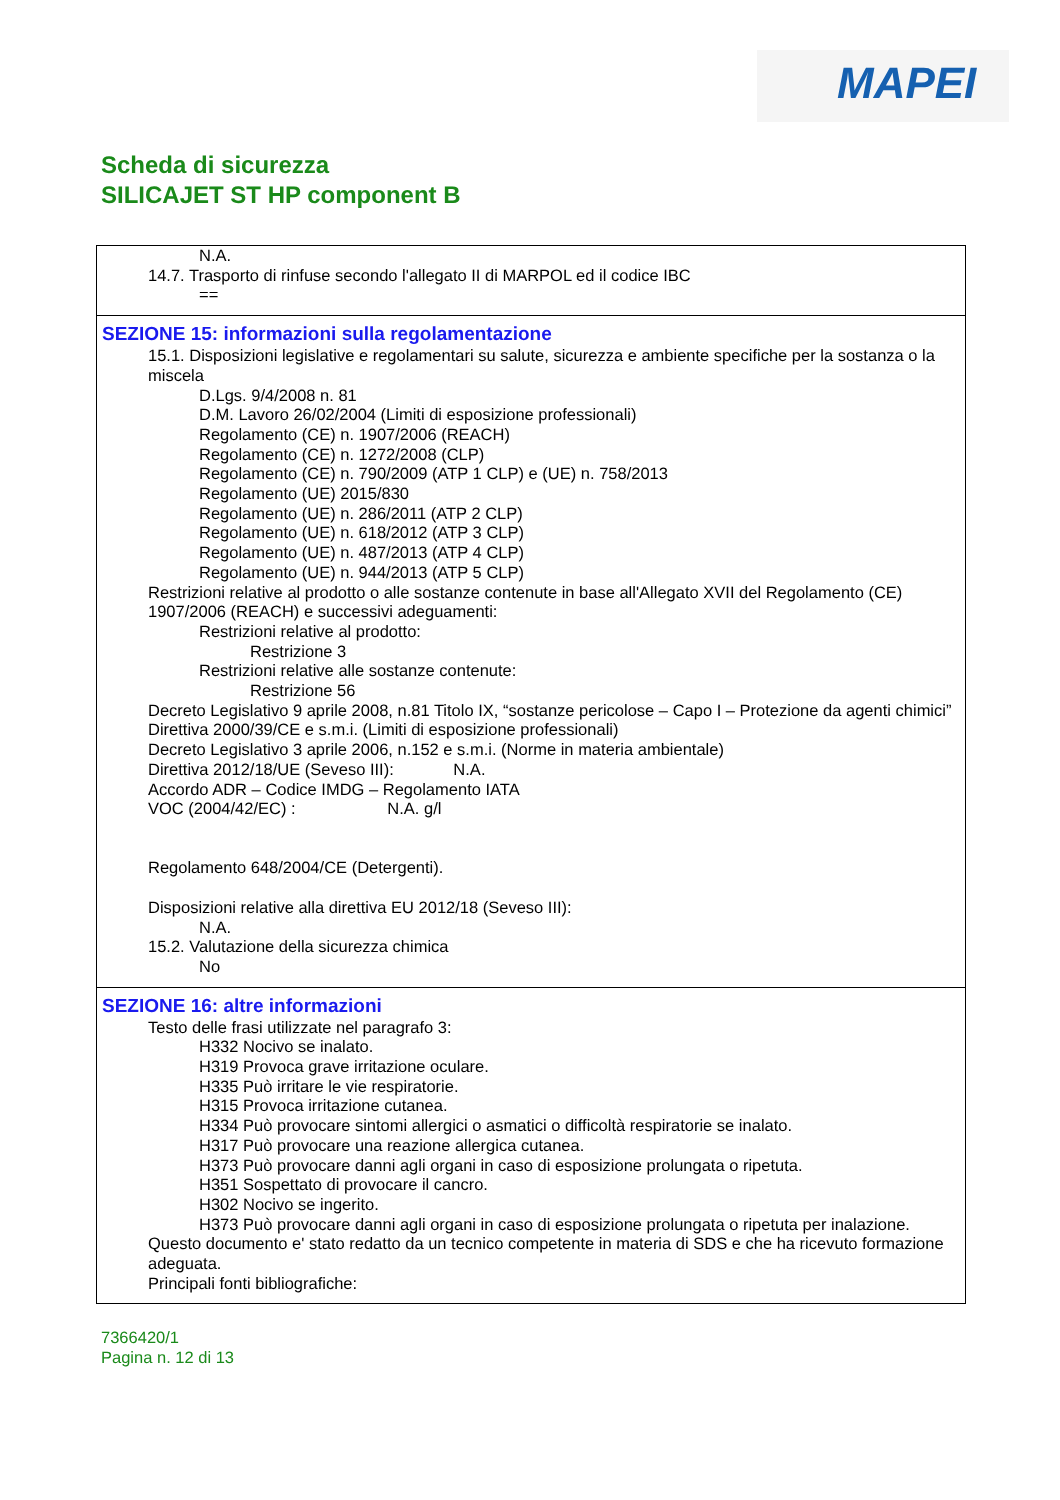MAPEI
Scheda di sicurezza
SILICAJET ST HP component B
N.A.
14.7. Trasporto di rinfuse secondo l'allegato II di MARPOL ed il codice IBC
==
SEZIONE 15: informazioni sulla regolamentazione
15.1. Disposizioni legislative e regolamentari su salute, sicurezza e ambiente specifiche per la sostanza o la miscela
D.Lgs. 9/4/2008 n. 81
D.M. Lavoro 26/02/2004 (Limiti di esposizione professionali)
Regolamento (CE) n. 1907/2006 (REACH)
Regolamento (CE) n. 1272/2008 (CLP)
Regolamento (CE) n. 790/2009 (ATP 1 CLP) e (UE) n. 758/2013
Regolamento (UE) 2015/830
Regolamento (UE) n. 286/2011 (ATP 2 CLP)
Regolamento (UE) n. 618/2012 (ATP 3 CLP)
Regolamento (UE) n. 487/2013 (ATP 4 CLP)
Regolamento (UE) n. 944/2013 (ATP 5 CLP)
Restrizioni relative al prodotto o alle sostanze contenute in base all'Allegato XVII del Regolamento (CE) 1907/2006 (REACH) e successivi adeguamenti:
Restrizioni relative al prodotto:
Restrizione 3
Restrizioni relative alle sostanze contenute:
Restrizione 56
Decreto Legislativo 9 aprile 2008, n.81 Titolo IX, “sostanze pericolose – Capo I – Protezione da agenti chimici”
Direttiva 2000/39/CE e s.m.i. (Limiti di esposizione professionali)
Decreto Legislativo 3 aprile 2006, n.152 e s.m.i. (Norme in materia ambientale)
Direttiva 2012/18/UE (Seveso III): N.A.
Accordo ADR – Codice IMDG – Regolamento IATA
VOC (2004/42/EC) : N.A. g/l
Regolamento 648/2004/CE (Detergenti).
Disposizioni relative alla direttiva EU 2012/18 (Seveso III):
N.A.
15.2. Valutazione della sicurezza chimica
No
SEZIONE 16: altre informazioni
Testo delle frasi utilizzate nel paragrafo 3:
H332 Nocivo se inalato.
H319 Provoca grave irritazione oculare.
H335 Può irritare le vie respiratorie.
H315 Provoca irritazione cutanea.
H334 Può provocare sintomi allergici o asmatici o difficoltà respiratorie se inalato.
H317 Può provocare una reazione allergica cutanea.
H373 Può provocare danni agli organi in caso di esposizione prolungata o ripetuta.
H351 Sospettato di provocare il cancro.
H302 Nocivo se ingerito.
H373 Può provocare danni agli organi in caso di esposizione prolungata o ripetuta per inalazione.
Questo documento e' stato redatto da un tecnico competente in materia di SDS e che ha ricevuto formazione adeguata.
Principali fonti bibliografiche:
7366420/1
Pagina n. 12 di 13